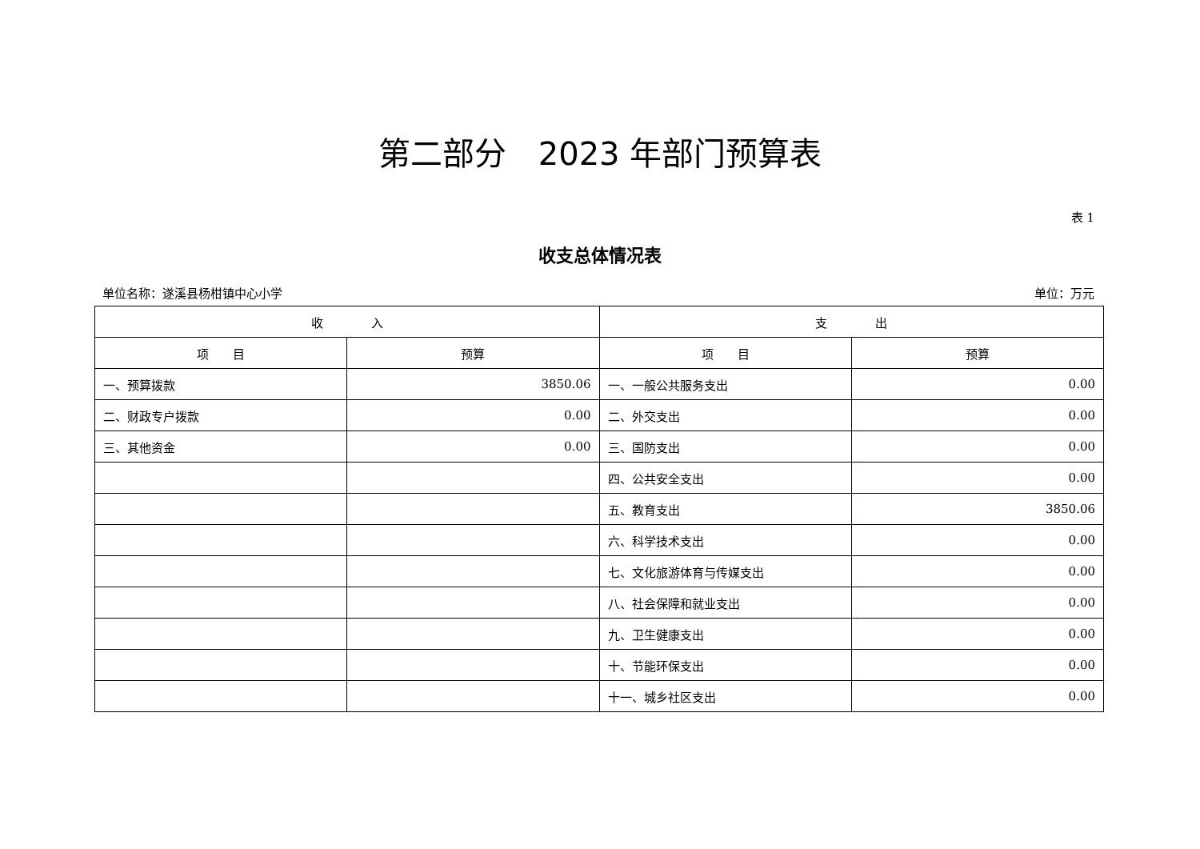第二部分　2023 年部门预算表
表 1
收支总体情况表
单位名称：遂溪县杨柑镇中心小学 单位：万元
| 收 入 | | 支 出 | |
| --- | --- | --- | --- |
| 项 目 | 预算 | 项 目 | 预算 |
| 一、预算拨款 | 3850.06 | 一、一般公共服务支出 | 0.00 |
| 二、财政专户拨款 | 0.00 | 二、外交支出 | 0.00 |
| 三、其他资金 | 0.00 | 三、国防支出 | 0.00 |
| | | 四、公共安全支出 | 0.00 |
| | | 五、教育支出 | 3850.06 |
| | | 六、科学技术支出 | 0.00 |
| | | 七、文化旅游体育与传媒支出 | 0.00 |
| | | 八、社会保障和就业支出 | 0.00 |
| | | 九、卫生健康支出 | 0.00 |
| | | 十、节能环保支出 | 0.00 |
| | | 十一、城乡社区支出 | 0.00 |